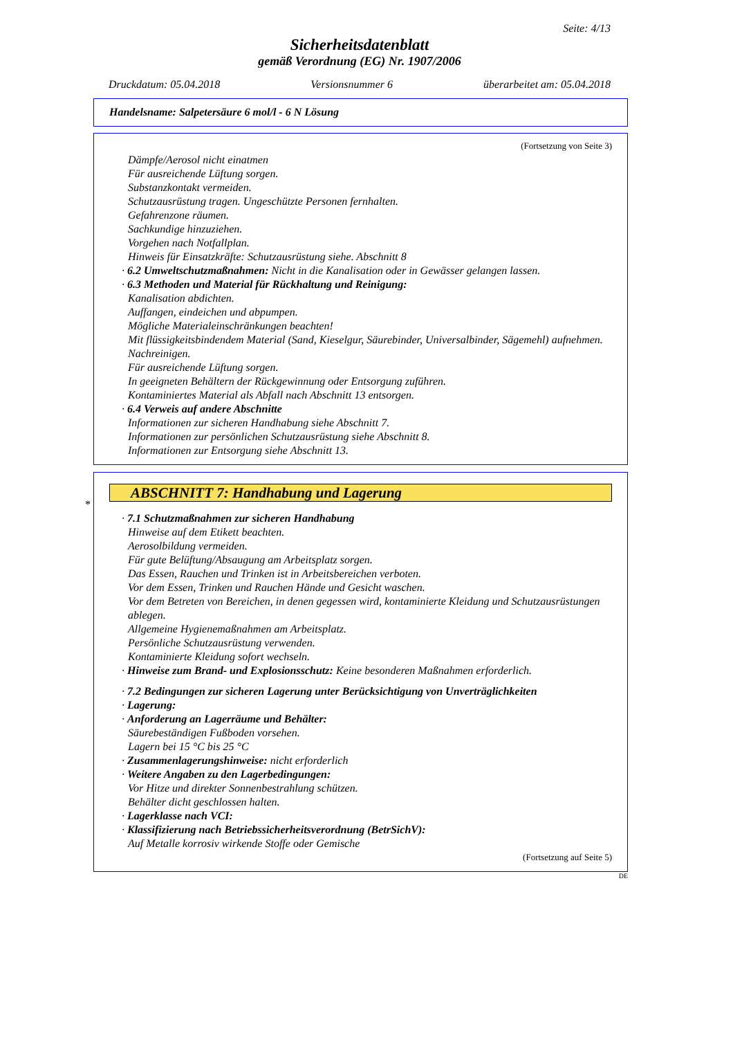Seite: 4/13
Sicherheitsdatenblatt
gemäß Verordnung (EG) Nr. 1907/2006
Druckdatum: 05.04.2018 Versionsnummer 6 überarbeitet am: 05.04.2018
Handelsname: Salpetersäure 6 mol/l - 6 N Lösung
(Fortsetzung von Seite 3)
Dämpfe/Aerosol nicht einatmen
Für ausreichende Lüftung sorgen.
Substanzkontakt vermeiden.
Schutzausrüstung tragen. Ungeschützte Personen fernhalten.
Gefahrenzone räumen.
Sachkundige hinzuziehen.
Vorgehen nach Notfallplan.
Hinweis für Einsatzkräfte: Schutzausrüstung siehe. Abschnitt 8
· 6.2 Umweltschutzmaßnahmen: Nicht in die Kanalisation oder in Gewässer gelangen lassen.
· 6.3 Methoden und Material für Rückhaltung und Reinigung:
Kanalisation abdichten.
Auffangen, eindeichen und abpumpen.
Mögliche Materialeinschränkungen beachten!
Mit flüssigkeitsbindendem Material (Sand, Kieselgur, Säurebinder, Universalbinder, Sägemehl) aufnehmen.
Nachreinigen.
Für ausreichende Lüftung sorgen.
In geeigneten Behältern der Rückgewinnung oder Entsorgung zuführen.
Kontaminiertes Material als Abfall nach Abschnitt 13 entsorgen.
· 6.4 Verweis auf andere Abschnitte
Informationen zur sicheren Handhabung siehe Abschnitt 7.
Informationen zur persönlichen Schutzausrüstung siehe Abschnitt 8.
Informationen zur Entsorgung siehe Abschnitt 13.
*
ABSCHNITT 7: Handhabung und Lagerung
· 7.1 Schutzmaßnahmen zur sicheren Handhabung
Hinweise auf dem Etikett beachten.
Aerosolbildung vermeiden.
Für gute Belüftung/Absaugung am Arbeitsplatz sorgen.
Das Essen, Rauchen und Trinken ist in Arbeitsbereichen verboten.
Vor dem Essen, Trinken und Rauchen Hände und Gesicht waschen.
Vor dem Betreten von Bereichen, in denen gegessen wird, kontaminierte Kleidung und Schutzausrüstungen ablegen.
Allgemeine Hygienemaßnahmen am Arbeitsplatz.
Persönliche Schutzausrüstung verwenden.
Kontaminierte Kleidung sofort wechseln.
· Hinweise zum Brand- und Explosionsschutz: Keine besonderen Maßnahmen erforderlich.
· 7.2 Bedingungen zur sicheren Lagerung unter Berücksichtigung von Unverträglichkeiten
· Lagerung:
· Anforderung an Lagerräume und Behälter:
Säurebeständigen Fußboden vorsehen.
Lagern bei 15 °C bis 25 °C
· Zusammenlagerungshinweise: nicht erforderlich
· Weitere Angaben zu den Lagerbedingungen:
Vor Hitze und direkter Sonnenbestrahlung schützen.
Behälter dicht geschlossen halten.
· Lagerklasse nach VCI:
· Klassifizierung nach Betriebssicherheitsverordnung (BetrSichV):
Auf Metalle korrosiv wirkende Stoffe oder Gemische
(Fortsetzung auf Seite 5)
DE